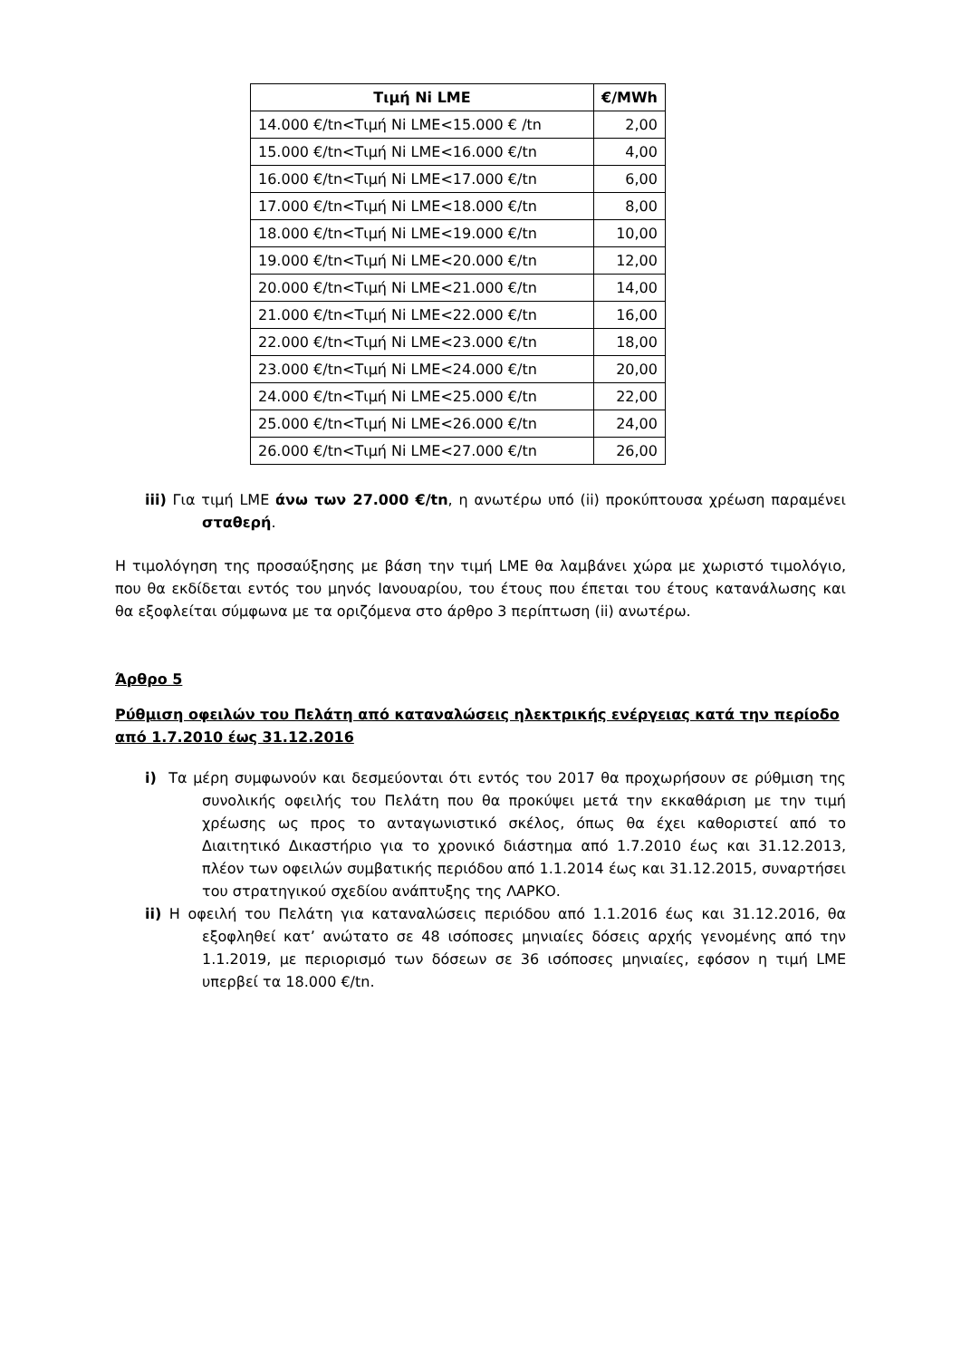| Τιμή Ni LME | €/MWh |
| --- | --- |
| 14.000 €/tn<Τιμή Ni LME<15.000 € /tn | 2,00 |
| 15.000 €/tn<Τιμή Ni LME<16.000 €/tn | 4,00 |
| 16.000 €/tn<Τιμή Ni LME<17.000 €/tn | 6,00 |
| 17.000 €/tn<Τιμή Ni LME<18.000 €/tn | 8,00 |
| 18.000 €/tn<Τιμή Ni LME<19.000 €/tn | 10,00 |
| 19.000 €/tn<Τιμή Ni LME<20.000 €/tn | 12,00 |
| 20.000 €/tn<Τιμή Ni LME<21.000 €/tn | 14,00 |
| 21.000 €/tn<Τιμή Ni LME<22.000 €/tn | 16,00 |
| 22.000 €/tn<Τιμή Ni LME<23.000 €/tn | 18,00 |
| 23.000 €/tn<Τιμή Ni LME<24.000 €/tn | 20,00 |
| 24.000 €/tn<Τιμή Ni LME<25.000 €/tn | 22,00 |
| 25.000 €/tn<Τιμή Ni LME<26.000 €/tn | 24,00 |
| 26.000 €/tn<Τιμή Ni LME<27.000 €/tn | 26,00 |
iii) Για τιμή LME άνω των 27.000 €/tn, η ανωτέρω υπό (ii) προκύπτουσα χρέωση παραμένει σταθερή.
Η τιμολόγηση της προσαύξησης με βάση την τιμή LME θα λαμβάνει χώρα με χωριστό τιμολόγιο, που θα εκδίδεται εντός του μηνός Ιανουαρίου, του έτους που έπεται του έτους κατανάλωσης και θα εξοφλείται σύμφωνα με τα οριζόμενα στο άρθρο 3 περίπτωση (ii) ανωτέρω.
Άρθρο 5
Ρύθμιση οφειλών του Πελάτη από καταναλώσεις ηλεκτρικής ενέργειας κατά την περίοδο από 1.7.2010 έως 31.12.2016
i) Τα μέρη συμφωνούν και δεσμεύονται ότι εντός του 2017 θα προχωρήσουν σε ρύθμιση της συνολικής οφειλής του Πελάτη που θα προκύψει μετά την εκκαθάριση με την τιμή χρέωσης ως προς το ανταγωνιστικό σκέλος, όπως θα έχει καθοριστεί από το Διαιτητικό Δικαστήριο για το χρονικό διάστημα από 1.7.2010 έως και 31.12.2013, πλέον των οφειλών συμβατικής περιόδου από 1.1.2014 έως και 31.12.2015, συναρτήσει του στρατηγικού σχεδίου ανάπτυξης της ΛΑΡΚΟ.
ii) Η οφειλή του Πελάτη για καταναλώσεις περιόδου από 1.1.2016 έως και 31.12.2016, θα εξοφληθεί κατ’ ανώτατο σε 48 ισόποσες μηνιαίες δόσεις αρχής γενομένης από την 1.1.2019, με περιορισμό των δόσεων σε 36 ισόποσες μηνιαίες, εφόσον η τιμή LME υπερβεί τα 18.000 €/tn.